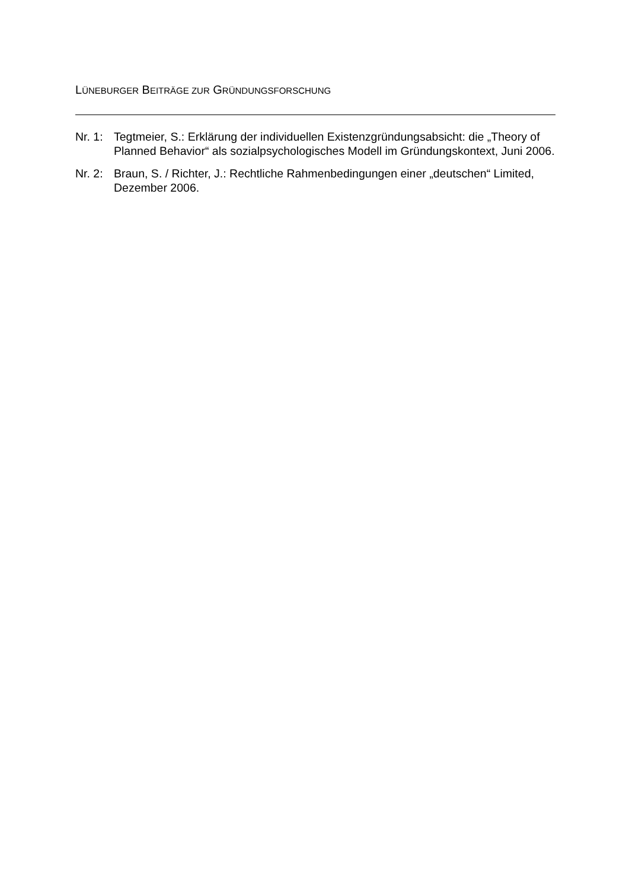LÜNEBURGER BEITRÄGE ZUR GRÜNDUNGSFORSCHUNG
Nr. 1:
Tegtmeier, S.: Erklärung der individuellen Existenzgründungsabsicht: die „Theory of Planned Behavior“ als sozialpsychologisches Modell im Gründungskontext, Juni 2006.
Nr. 2:
Braun, S. / Richter, J.: Rechtliche Rahmenbedingungen einer „deutschen“ Limited, Dezember 2006.